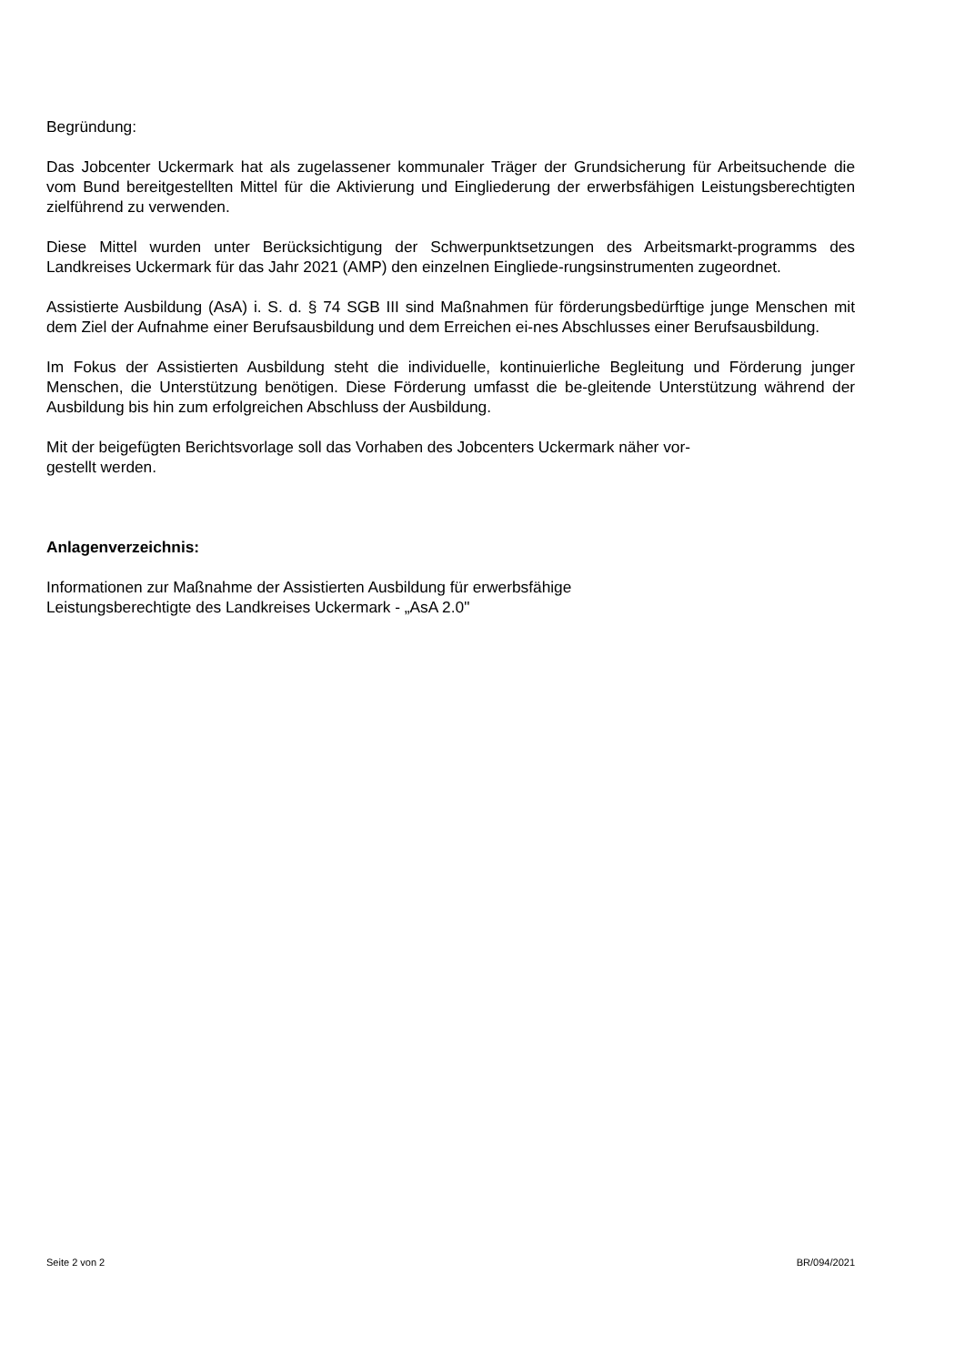Begründung:
Das Jobcenter Uckermark hat als zugelassener kommunaler Träger der Grundsicherung für Arbeitsuchende die vom Bund bereitgestellten Mittel für die Aktivierung und Eingliederung der erwerbsfähigen Leistungsberechtigten zielführend zu verwenden.
Diese Mittel wurden unter Berücksichtigung der Schwerpunktsetzungen des Arbeitsmarkt-programms des Landkreises Uckermark für das Jahr 2021 (AMP) den einzelnen Eingliede-rungsinstrumenten zugeordnet.
Assistierte Ausbildung (AsA) i. S. d. § 74 SGB III sind Maßnahmen für förderungsbedürftige junge Menschen mit dem Ziel der Aufnahme einer Berufsausbildung und dem Erreichen ei-nes Abschlusses einer Berufsausbildung.
Im Fokus der Assistierten Ausbildung steht die individuelle, kontinuierliche Begleitung und Förderung junger Menschen, die Unterstützung benötigen. Diese Förderung umfasst die be-gleitende Unterstützung während der Ausbildung bis hin zum erfolgreichen Abschluss der Ausbildung.
Mit der beigefügten Berichtsvorlage soll das Vorhaben des Jobcenters Uckermark näher vor-
gestellt werden.
Anlagenverzeichnis:
Informationen zur Maßnahme der Assistierten Ausbildung für erwerbsfähige
Leistungsberechtigte des Landkreises Uckermark - „AsA 2.0"
Seite 2 von 2 BR/094/2021